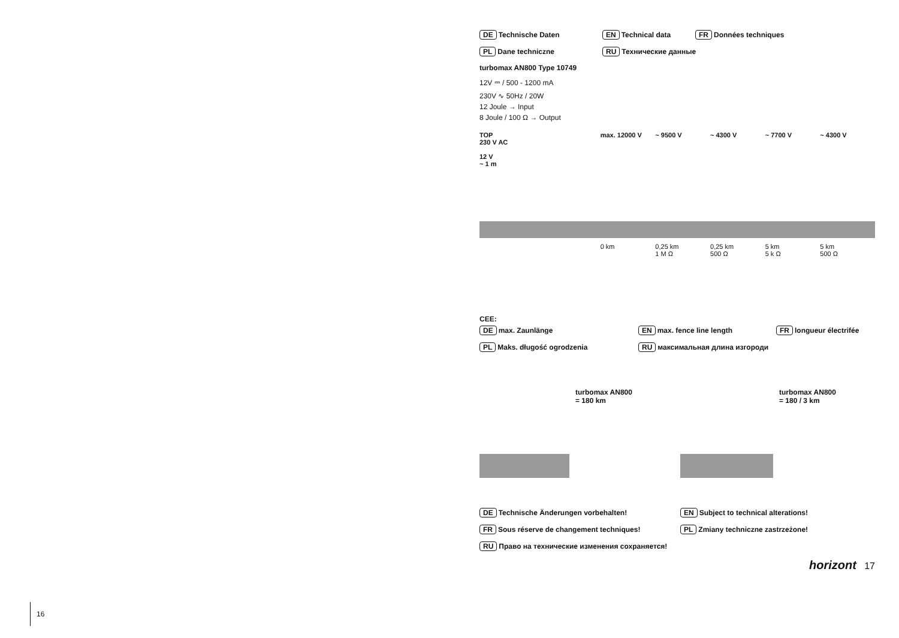DE Technische Daten EN Technical data FR Données techniques
PL Dane techniczne RU Технические данные
turbomax AN800 Type 10749
12V ⎓ / 500 - 1200 mA
230V ∿ 50Hz / 20W
12 Joule → Input
8 Joule / 100 Ω → Output
TOP
230 V AC
12 V
~ 1 m
max. 12000 V
0 km
~ 9500 V
0,25 km
1 M Ω
~ 4300 V
0,25 km
500 Ω
~ 7700 V
5 km
5 k Ω
~ 4300 V
5 km
500 Ω
CEE:
DE max. Zaunlänge EN max. fence line length FR longueur électrifée
PL Maks. długość ogrodzenia RU максимальная длина изгороди
turbomax AN800
= 180 km
turbomax AN800
= 180 / 3 km
DE Technische Änderungen vorbehalten! EN Subject to technical alterations!
FR Sous réserve de changement techniques! PL Zmiany techniczne zastrzeżone!
RU Право на технические изменения сохраняется!
horizont 17
16